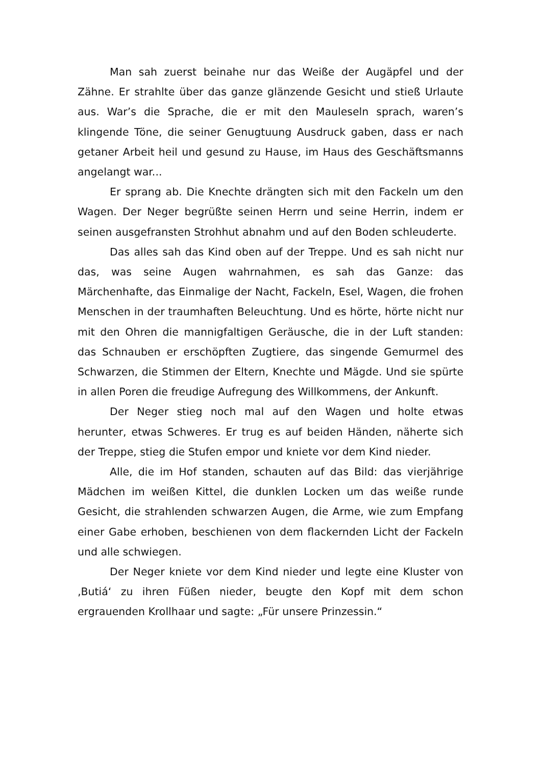Man sah zuerst beinahe nur das Weiße der Augäpfel und der Zähne. Er strahlte über das ganze glänzende Gesicht und stieß Urlaute aus. War’s die Sprache, die er mit den Mauleseln sprach, waren’s klingende Töne, die seiner Genugtuung Ausdruck gaben, dass er nach getaner Arbeit heil und gesund zu Hause, im Haus des Geschäftsmanns angelangt war...
Er sprang ab. Die Knechte drängten sich mit den Fackeln um den Wagen. Der Neger begrüßte seinen Herrn und seine Herrin, indem er seinen ausgefransten Strohhut abnahm und auf den Boden schleuderte.
Das alles sah das Kind oben auf der Treppe. Und es sah nicht nur das, was seine Augen wahrnahmen, es sah das Ganze: das Märchenhafte, das Einmalige der Nacht, Fackeln, Esel, Wagen, die frohen Menschen in der traumhaften Beleuchtung. Und es hörte, hörte nicht nur mit den Ohren die mannigfaltigen Geräusche, die in der Luft standen: das Schnauben er erschöpften Zugtiere, das singende Gemurmel des Schwarzen, die Stimmen der Eltern, Knechte und Mägde. Und sie spürte in allen Poren die freudige Aufregung des Willkommens, der Ankunft.
Der Neger stieg noch mal auf den Wagen und holte etwas herunter, etwas Schweres. Er trug es auf beiden Händen, näherte sich der Treppe, stieg die Stufen empor und kniete vor dem Kind nieder.
Alle, die im Hof standen, schauten auf das Bild: das vierjährige Mädchen im weißen Kittel, die dunklen Locken um das weiße runde Gesicht, die strahlenden schwarzen Augen, die Arme, wie zum Empfang einer Gabe erhoben, beschienen von dem flackernden Licht der Fackeln und alle schwiegen.
Der Neger kniete vor dem Kind nieder und legte eine Kluster von ‚Butiá‘ zu ihren Füßen nieder, beugte den Kopf mit dem schon ergrauenden Krollhaar und sagte: „Für unsere Prinzessin.“